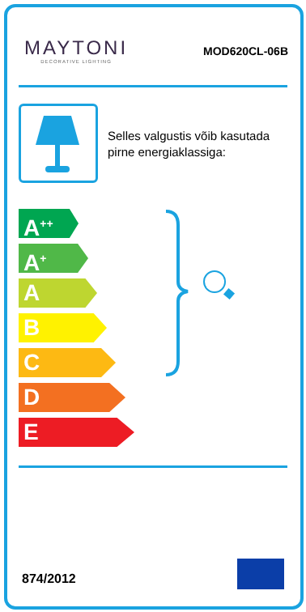MAYTONI
DECORATIVE LIGHTING
MOD620CL-06B
Selles valgustis võib kasutada
pirne energiaklassiga:
A<sup>++</sup>
A<sup>+</sup>
A
B
C
D
E
874/2012